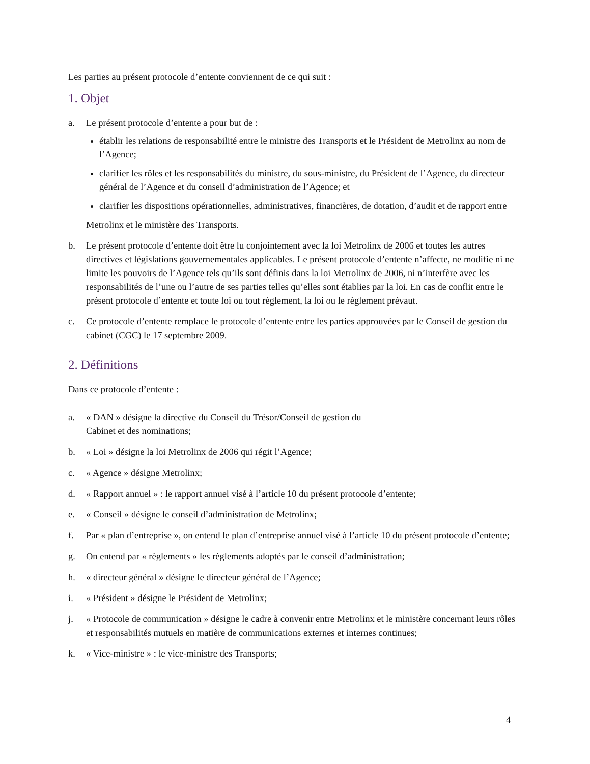Les parties au présent protocole d’entente conviennent de ce qui suit :
1. Objet
a. Le présent protocole d’entente a pour but de :
établir les relations de responsabilité entre le ministre des Transports et le Président de Metrolinx au nom de l’Agence;
clarifier les rôles et les responsabilités du ministre, du sous-ministre, du Président de l’Agence, du directeur général de l’Agence et du conseil d’administration de l’Agence; et
clarifier les dispositions opérationnelles, administratives, financières, de dotation, d’audit et de rapport entre
Metrolinx et le ministère des Transports.
b. Le présent protocole d’entente doit être lu conjointement avec la loi Metrolinx de 2006 et toutes les autres directives et législations gouvernementales applicables. Le présent protocole d’entente n’affecte, ne modifie ni ne limite les pouvoirs de l’Agence tels qu’ils sont définis dans la loi Metrolinx de 2006, ni n’interfère avec les responsabilités de l’une ou l’autre de ses parties telles qu’elles sont établies par la loi. En cas de conflit entre le présent protocole d’entente et toute loi ou tout règlement, la loi ou le règlement prévaut.
c. Ce protocole d’entente remplace le protocole d’entente entre les parties approuvées par le Conseil de gestion du cabinet (CGC) le 17 septembre 2009.
2. Définitions
Dans ce protocole d’entente :
a. « DAN » désigne la directive du Conseil du Trésor/Conseil de gestion du
Cabinet et des nominations;
b. « Loi » désigne la loi Metrolinx de 2006 qui régit l’Agence;
c. « Agence » désigne Metrolinx;
d. « Rapport annuel » : le rapport annuel visé à l’article 10 du présent protocole d’entente;
e. « Conseil » désigne le conseil d’administration de Metrolinx;
f. Par « plan d’entreprise », on entend le plan d’entreprise annuel visé à l’article 10 du présent protocole d’entente;
g. On entend par « règlements » les règlements adoptés par le conseil d’administration;
h. « directeur général » désigne le directeur général de l’Agence;
i. « Président » désigne le Président de Metrolinx;
j. « Protocole de communication » désigne le cadre à convenir entre Metrolinx et le ministère concernant leurs rôles et responsabilités mutuels en matière de communications externes et internes continues;
k. « Vice-ministre » : le vice-ministre des Transports;
4